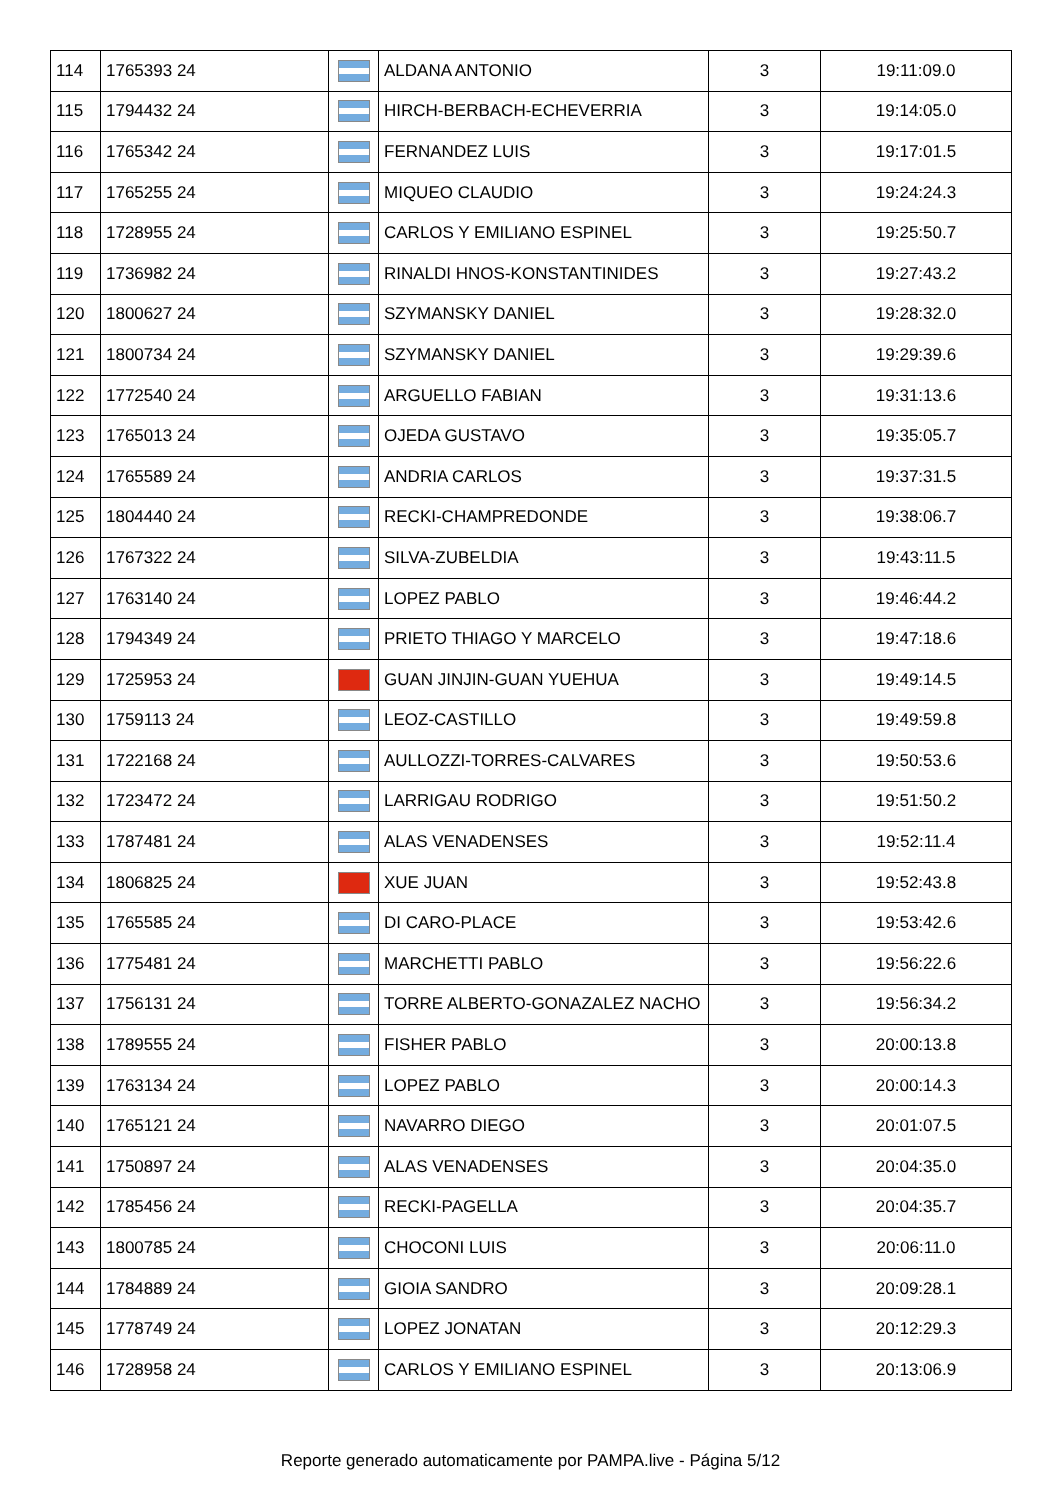| 114 | 1765393 24 | | ALDANA ANTONIO | 3 | 19:11:09.0 |
| 115 | 1794432 24 | | HIRCH-BERBACH-ECHEVERRIA | 3 | 19:14:05.0 |
| 116 | 1765342 24 | | FERNANDEZ LUIS | 3 | 19:17:01.5 |
| 117 | 1765255 24 | | MIQUEO CLAUDIO | 3 | 19:24:24.3 |
| 118 | 1728955 24 | | CARLOS Y EMILIANO ESPINEL | 3 | 19:25:50.7 |
| 119 | 1736982 24 | | RINALDI HNOS-KONSTANTINIDES | 3 | 19:27:43.2 |
| 120 | 1800627 24 | | SZYMANSKY DANIEL | 3 | 19:28:32.0 |
| 121 | 1800734 24 | | SZYMANSKY DANIEL | 3 | 19:29:39.6 |
| 122 | 1772540 24 | | ARGUELLO FABIAN | 3 | 19:31:13.6 |
| 123 | 1765013 24 | | OJEDA GUSTAVO | 3 | 19:35:05.7 |
| 124 | 1765589 24 | | ANDRIA CARLOS | 3 | 19:37:31.5 |
| 125 | 1804440 24 | | RECKI-CHAMPREDONDE | 3 | 19:38:06.7 |
| 126 | 1767322 24 | | SILVA-ZUBELDIA | 3 | 19:43:11.5 |
| 127 | 1763140 24 | | LOPEZ PABLO | 3 | 19:46:44.2 |
| 128 | 1794349 24 | | PRIETO THIAGO Y MARCELO | 3 | 19:47:18.6 |
| 129 | 1725953 24 | | GUAN JINJIN-GUAN YUEHUA | 3 | 19:49:14.5 |
| 130 | 1759113 24 | | LEOZ-CASTILLO | 3 | 19:49:59.8 |
| 131 | 1722168 24 | | AULLOZZI-TORRES-CALVARES | 3 | 19:50:53.6 |
| 132 | 1723472 24 | | LARRIGAU RODRIGO | 3 | 19:51:50.2 |
| 133 | 1787481 24 | | ALAS VENADENSES | 3 | 19:52:11.4 |
| 134 | 1806825 24 | | XUE JUAN | 3 | 19:52:43.8 |
| 135 | 1765585 24 | | DI CARO-PLACE | 3 | 19:53:42.6 |
| 136 | 1775481 24 | | MARCHETTI PABLO | 3 | 19:56:22.6 |
| 137 | 1756131 24 | | TORRE ALBERTO-GONAZALEZ NACHO | 3 | 19:56:34.2 |
| 138 | 1789555 24 | | FISHER PABLO | 3 | 20:00:13.8 |
| 139 | 1763134 24 | | LOPEZ PABLO | 3 | 20:00:14.3 |
| 140 | 1765121 24 | | NAVARRO DIEGO | 3 | 20:01:07.5 |
| 141 | 1750897 24 | | ALAS VENADENSES | 3 | 20:04:35.0 |
| 142 | 1785456 24 | | RECKI-PAGELLA | 3 | 20:04:35.7 |
| 143 | 1800785 24 | | CHOCONI LUIS | 3 | 20:06:11.0 |
| 144 | 1784889 24 | | GIOIA SANDRO | 3 | 20:09:28.1 |
| 145 | 1778749 24 | | LOPEZ JONATAN | 3 | 20:12:29.3 |
| 146 | 1728958 24 | | CARLOS Y EMILIANO ESPINEL | 3 | 20:13:06.9 |
Reporte generado automaticamente por PAMPA.live - Página 5/12